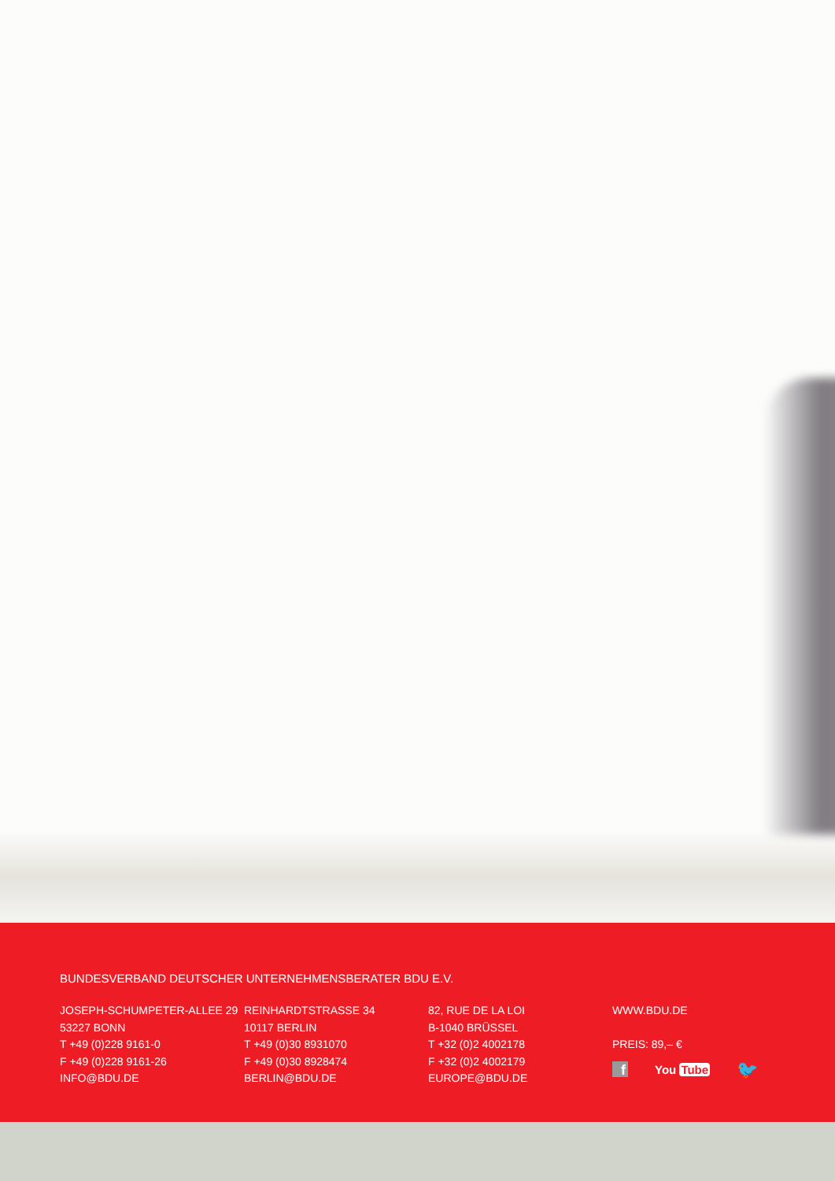BUNDESVERBAND DEUTSCHER UNTERNEHMENSBERATER BDU E.V.
JOSEPH-SCHUMPETER-ALLEE 29
53227 BONN
T +49 (0)228 9161-0
F +49 (0)228 9161-26
INFO@BDU.DE
REINHARDTSTRASSE 34
10117 BERLIN
T +49 (0)30 8931070
F +49 (0)30 8928474
BERLIN@BDU.DE
82, RUE DE LA LOI
B-1040 BRÜSSEL
T +32 (0)2 4002178
F +32 (0)2 4002179
EUROPE@BDU.DE
WWW.BDU.DE
PREIS: 89,– €
f
You Tube
🐦